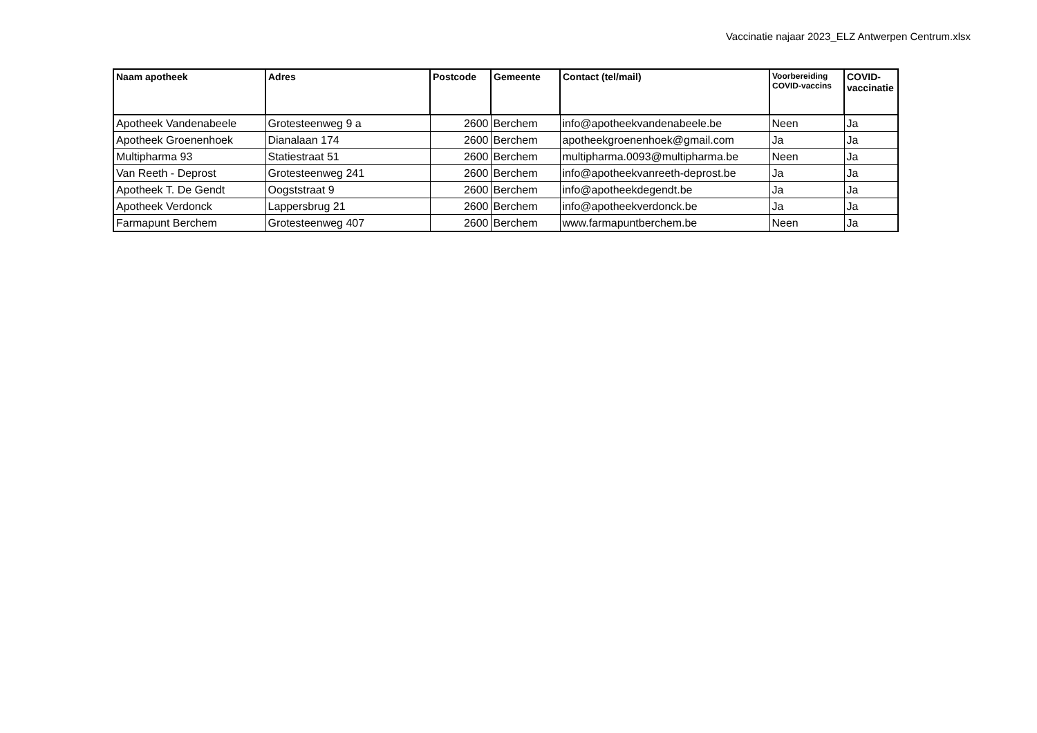Vaccinatie najaar 2023_ELZ Antwerpen Centrum.xlsx
| Naam apotheek | Adres | Postcode | Gemeente | Contact (tel/mail) | Voorbereiding COVID-vaccins | COVID-vaccinatie |
| --- | --- | --- | --- | --- | --- | --- |
| Apotheek Vandenabeele | Grotesteenweg 9 a | 2600 | Berchem | info@apotheekvandenabeele.be | Neen | Ja |
| Apotheek Groenenhoek | Dianalaan 174 | 2600 | Berchem | apotheekgroenenhoek@gmail.com | Ja | Ja |
| Multipharma 93 | Statiestraat 51 | 2600 | Berchem | multipharma.0093@multipharma.be | Neen | Ja |
| Van Reeth - Deprost | Grotesteenweg 241 | 2600 | Berchem | info@apotheekvanreeth-deprost.be | Ja | Ja |
| Apotheek T. De Gendt | Oogststraat 9 | 2600 | Berchem | info@apotheekdegendt.be | Ja | Ja |
| Apotheek Verdonck | Lappersbrug 21 | 2600 | Berchem | info@apotheekverdonck.be | Ja | Ja |
| Farmapunt Berchem | Grotesteenweg 407 | 2600 | Berchem | www.farmapuntberchem.be | Neen | Ja |